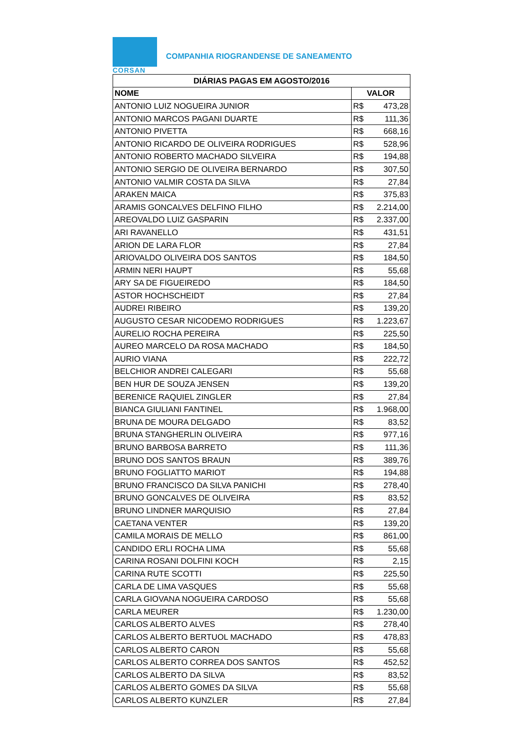CORSAN
COMPANHIA RIOGRANDENSE DE SANEAMENTO
| DIÁRIAS PAGAS EM AGOSTO/2016 | |
| --- | --- |
| NOME | VALOR |
| ANTONIO LUIZ NOGUEIRA JUNIOR | R$ 473,28 |
| ANTONIO MARCOS PAGANI DUARTE | R$ 111,36 |
| ANTONIO PIVETTA | R$ 668,16 |
| ANTONIO RICARDO DE OLIVEIRA RODRIGUES | R$ 528,96 |
| ANTONIO ROBERTO MACHADO SILVEIRA | R$ 194,88 |
| ANTONIO SERGIO DE OLIVEIRA BERNARDO | R$ 307,50 |
| ANTONIO VALMIR COSTA DA SILVA | R$ 27,84 |
| ARAKEN MAICA | R$ 375,83 |
| ARAMIS GONCALVES DELFINO FILHO | R$ 2.214,00 |
| AREOVALDO LUIZ GASPARIN | R$ 2.337,00 |
| ARI RAVANELLO | R$ 431,51 |
| ARION DE LARA FLOR | R$ 27,84 |
| ARIOVALDO OLIVEIRA DOS SANTOS | R$ 184,50 |
| ARMIN NERI HAUPT | R$ 55,68 |
| ARY SA DE FIGUEIREDO | R$ 184,50 |
| ASTOR HOCHSCHEIDT | R$ 27,84 |
| AUDREI RIBEIRO | R$ 139,20 |
| AUGUSTO CESAR NICODEMO RODRIGUES | R$ 1.223,67 |
| AURELIO ROCHA PEREIRA | R$ 225,50 |
| AUREO MARCELO DA ROSA MACHADO | R$ 184,50 |
| AURIO VIANA | R$ 222,72 |
| BELCHIOR ANDREI CALEGARI | R$ 55,68 |
| BEN HUR DE SOUZA JENSEN | R$ 139,20 |
| BERENICE RAQUIEL ZINGLER | R$ 27,84 |
| BIANCA GIULIANI FANTINEL | R$ 1.968,00 |
| BRUNA DE MOURA DELGADO | R$ 83,52 |
| BRUNA STANGHERLIN OLIVEIRA | R$ 977,16 |
| BRUNO BARBOSA BARRETO | R$ 111,36 |
| BRUNO DOS SANTOS BRAUN | R$ 389,76 |
| BRUNO FOGLIATTO MARIOT | R$ 194,88 |
| BRUNO FRANCISCO DA SILVA PANICHI | R$ 278,40 |
| BRUNO GONCALVES DE OLIVEIRA | R$ 83,52 |
| BRUNO LINDNER MARQUISIO | R$ 27,84 |
| CAETANA VENTER | R$ 139,20 |
| CAMILA MORAIS DE MELLO | R$ 861,00 |
| CANDIDO ERLI ROCHA LIMA | R$ 55,68 |
| CARINA ROSANI DOLFINI KOCH | R$ 2,15 |
| CARINA RUTE SCOTTI | R$ 225,50 |
| CARLA DE LIMA VASQUES | R$ 55,68 |
| CARLA GIOVANA NOGUEIRA CARDOSO | R$ 55,68 |
| CARLA MEURER | R$ 1.230,00 |
| CARLOS ALBERTO ALVES | R$ 278,40 |
| CARLOS ALBERTO BERTUOL MACHADO | R$ 478,83 |
| CARLOS ALBERTO CARON | R$ 55,68 |
| CARLOS ALBERTO CORREA DOS SANTOS | R$ 452,52 |
| CARLOS ALBERTO DA SILVA | R$ 83,52 |
| CARLOS ALBERTO GOMES DA SILVA | R$ 55,68 |
| CARLOS ALBERTO KUNZLER | R$ 27,84 |